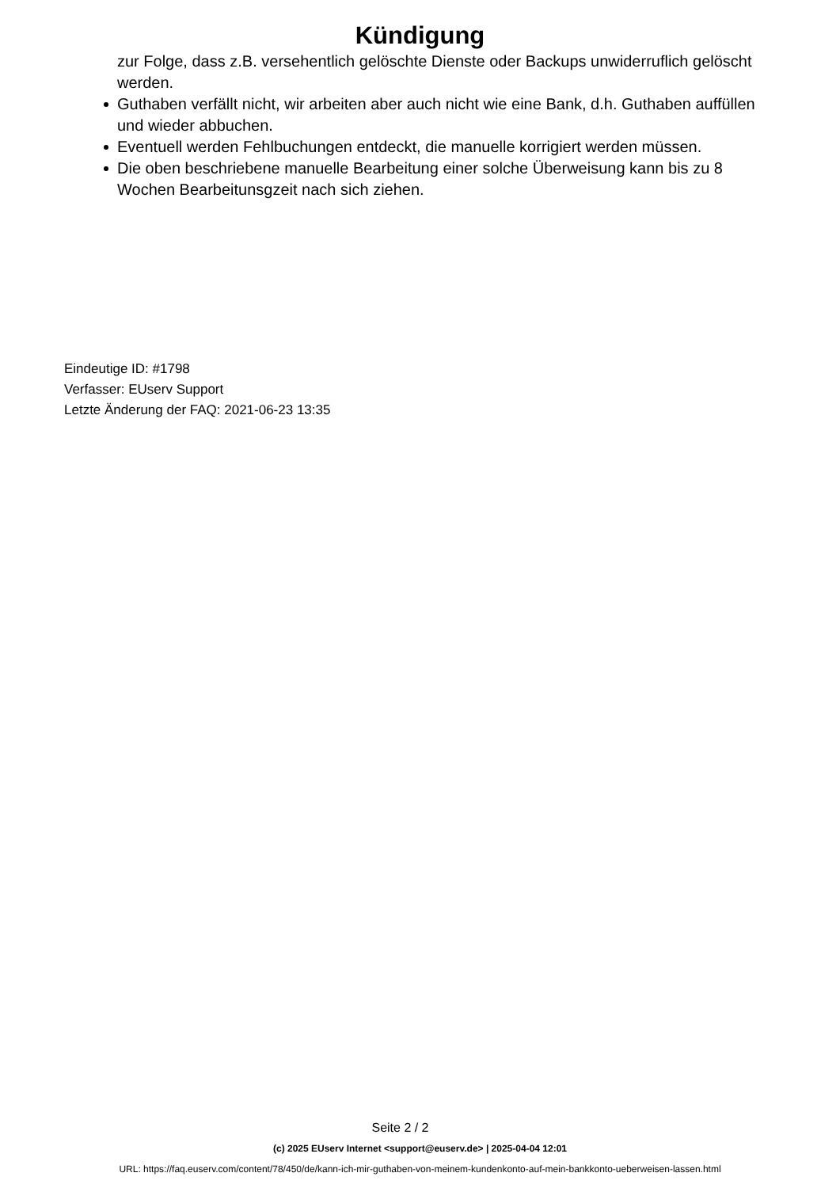Kündigung
zur Folge, dass z.B. versehentlich gelöschte Dienste oder Backups unwiderruflich gelöscht werden.
Guthaben verfällt nicht, wir arbeiten aber auch nicht wie eine Bank, d.h. Guthaben auffüllen und wieder abbuchen.
Eventuell werden Fehlbuchungen entdeckt, die manuelle korrigiert werden müssen.
Die oben beschriebene manuelle Bearbeitung einer solche Überweisung kann bis zu 8 Wochen Bearbeitunsgzeit nach sich ziehen.
Eindeutige ID: #1798
Verfasser: EUserv Support
Letzte Änderung der FAQ: 2021-06-23 13:35
Seite 2 / 2
(c) 2025 EUserv Internet <support@euserv.de> | 2025-04-04 12:01
URL: https://faq.euserv.com/content/78/450/de/kann-ich-mir-guthaben-von-meinem-kundenkonto-auf-mein-bankkonto-ueberweisen-lassen.html